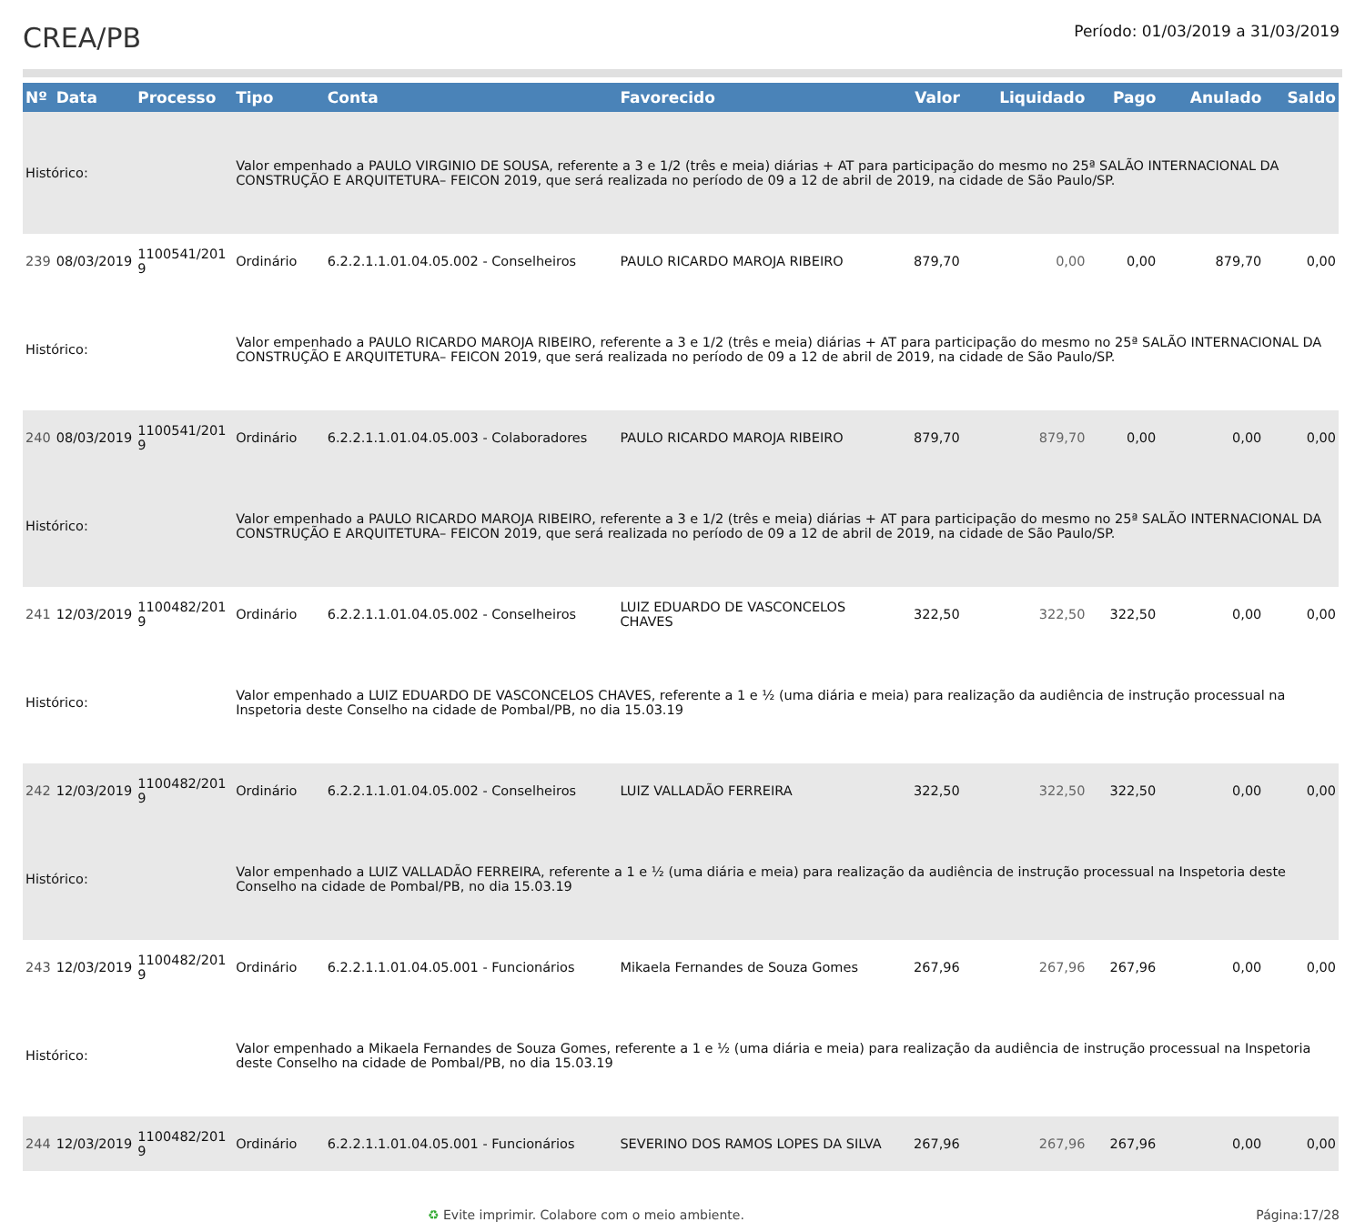CREA/PB
Período: 01/03/2019 a 31/03/2019
| Nº | Data | Processo | Tipo | Conta | Favorecido | Valor | Liquidado | Pago | Anulado | Saldo |
| --- | --- | --- | --- | --- | --- | --- | --- | --- | --- | --- |
| Histórico: | | | Valor empenhado a PAULO VIRGINIO DE SOUSA, referente a 3 e 1/2 (três e meia) diárias + AT para participação do mesmo no 25ª SALÃO INTERNACIONAL DA CONSTRUÇÃO E ARQUITETURA– FEICON 2019, que será realizada no período de 09 a 12 de abril de 2019, na cidade de São Paulo/SP. | | | | | | | |
| 239 | 08/03/2019 | 1100541/201 9 | Ordinário | 6.2.2.1.1.01.04.05.002 - Conselheiros | PAULO RICARDO MAROJA RIBEIRO | 879,70 | 0,00 | 0,00 | 879,70 | 0,00 |
| Histórico: | | | Valor empenhado a PAULO RICARDO MAROJA RIBEIRO, referente a 3 e 1/2 (três e meia) diárias + AT para participação do mesmo no 25ª SALÃO INTERNACIONAL DA CONSTRUÇÃO E ARQUITETURA– FEICON 2019, que será realizada no período de 09 a 12 de abril de 2019, na cidade de São Paulo/SP. | | | | | | | |
| 240 | 08/03/2019 | 1100541/201 9 | Ordinário | 6.2.2.1.1.01.04.05.003 - Colaboradores | PAULO RICARDO MAROJA RIBEIRO | 879,70 | 879,70 | 0,00 | 0,00 | 0,00 |
| Histórico: | | | Valor empenhado a PAULO RICARDO MAROJA RIBEIRO, referente a 3 e 1/2 (três e meia) diárias + AT para participação do mesmo no 25ª SALÃO INTERNACIONAL DA CONSTRUÇÃO E ARQUITETURA– FEICON 2019, que será realizada no período de 09 a 12 de abril de 2019, na cidade de São Paulo/SP. | | | | | | | |
| 241 | 12/03/2019 | 1100482/201 9 | Ordinário | 6.2.2.1.1.01.04.05.002 - Conselheiros | LUIZ EDUARDO DE VASCONCELOS CHAVES | 322,50 | 322,50 | 322,50 | 0,00 | 0,00 |
| Histórico: | | | Valor empenhado a LUIZ EDUARDO DE VASCONCELOS CHAVES, referente a 1 e ½ (uma diária e meia) para realização da audiência de instrução processual na Inspetoria deste Conselho na cidade de Pombal/PB, no dia 15.03.19 | | | | | | | |
| 242 | 12/03/2019 | 1100482/201 9 | Ordinário | 6.2.2.1.1.01.04.05.002 - Conselheiros | LUIZ VALLADÃO FERREIRA | 322,50 | 322,50 | 322,50 | 0,00 | 0,00 |
| Histórico: | | | Valor empenhado a LUIZ VALLADÃO FERREIRA, referente a 1 e ½ (uma diária e meia) para realização da audiência de instrução processual na Inspetoria deste Conselho na cidade de Pombal/PB, no dia 15.03.19 | | | | | | | |
| 243 | 12/03/2019 | 1100482/201 9 | Ordinário | 6.2.2.1.1.01.04.05.001 - Funcionários | Mikaela Fernandes de Souza Gomes | 267,96 | 267,96 | 267,96 | 0,00 | 0,00 |
| Histórico: | | | Valor empenhado a Mikaela Fernandes de Souza Gomes, referente a 1 e ½ (uma diária e meia) para realização da audiência de instrução processual na Inspetoria deste Conselho na cidade de Pombal/PB, no dia 15.03.19 | | | | | | | |
| 244 | 12/03/2019 | 1100482/201 9 | Ordinário | 6.2.2.1.1.01.04.05.001 - Funcionários | SEVERINO DOS RAMOS LOPES DA SILVA | 267,96 | 267,96 | 267,96 | 0,00 | 0,00 |
♻ Evite imprimir. Colabore com o meio ambiente.
Página:17/28